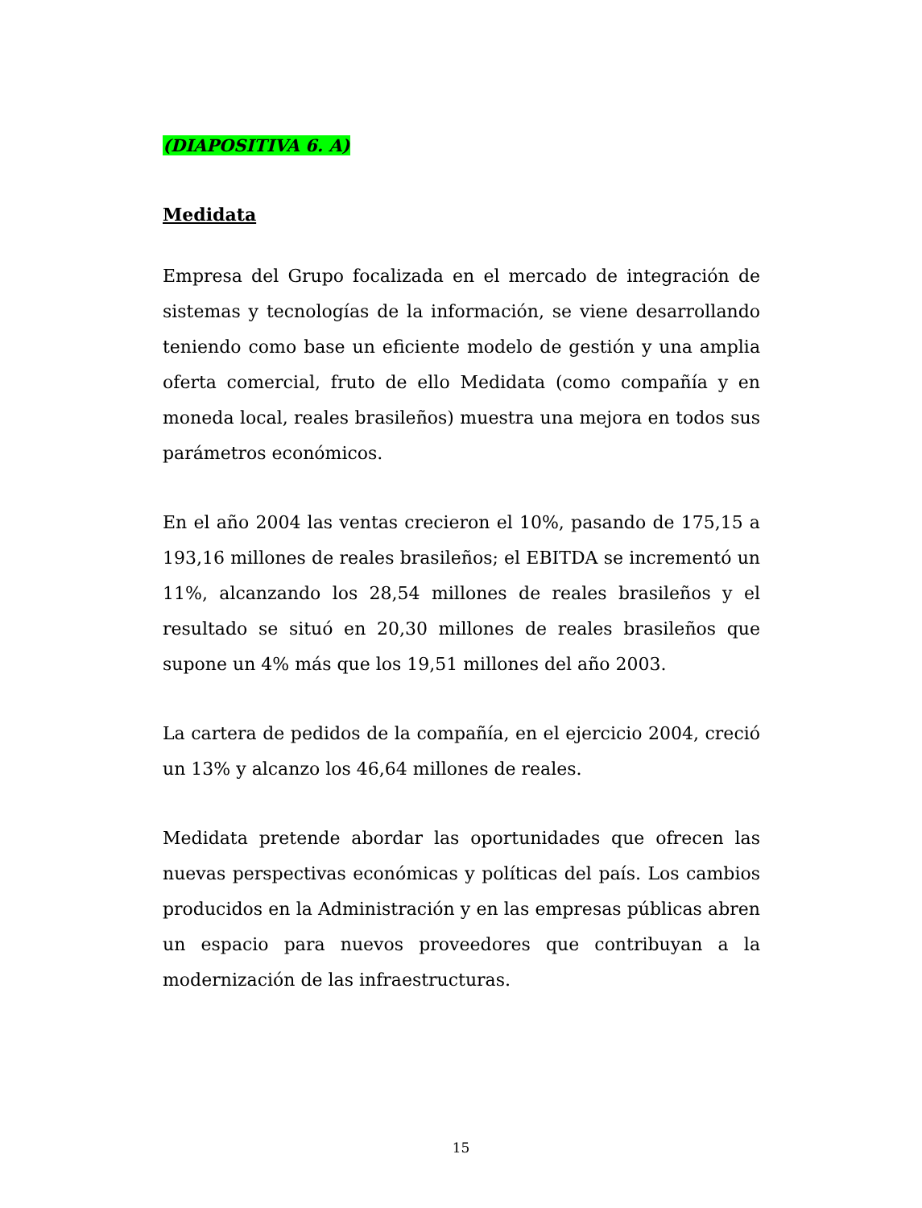(DIAPOSITIVA 6. A)
Medidata
Empresa del Grupo focalizada en el mercado de integración de sistemas y tecnologías de la información, se viene desarrollando teniendo como base un eficiente modelo de gestión y una amplia oferta comercial, fruto de ello Medidata (como compañía y en moneda local, reales brasileños) muestra una mejora en todos sus parámetros económicos.
En el año 2004 las ventas crecieron el 10%, pasando de 175,15 a 193,16 millones de reales brasileños; el EBITDA se incrementó un 11%, alcanzando los 28,54 millones de reales brasileños y el resultado se situó en 20,30 millones de reales brasileños que supone un 4% más que los 19,51 millones del año 2003.
La cartera de pedidos de la compañía, en el ejercicio 2004, creció un 13% y alcanzo los 46,64 millones de reales.
Medidata pretende abordar las oportunidades que ofrecen las nuevas perspectivas económicas y políticas del país. Los cambios producidos en la Administración y en las empresas públicas abren un espacio para nuevos proveedores que contribuyan a la modernización de las infraestructuras.
15